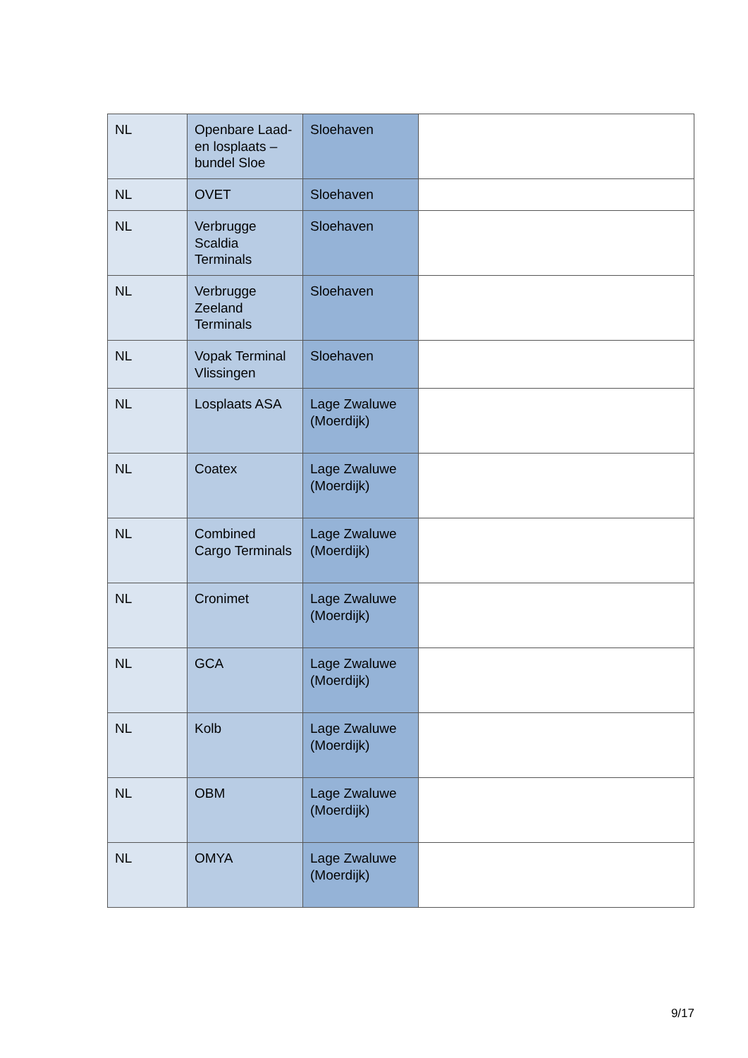| NL | Openbare Laad-en losplaats – bundel Sloe | Sloehaven | |
| NL | OVET | Sloehaven | |
| NL | Verbrugge Scaldia Terminals | Sloehaven | |
| NL | Verbrugge Zeeland Terminals | Sloehaven | |
| NL | Vopak Terminal Vlissingen | Sloehaven | |
| NL | Losplaats ASA | Lage Zwaluwe (Moerdijk) | |
| NL | Coatex | Lage Zwaluwe (Moerdijk) | |
| NL | Combined Cargo Terminals | Lage Zwaluwe (Moerdijk) | |
| NL | Cronimet | Lage Zwaluwe (Moerdijk) | |
| NL | GCA | Lage Zwaluwe (Moerdijk) | |
| NL | Kolb | Lage Zwaluwe (Moerdijk) | |
| NL | OBM | Lage Zwaluwe (Moerdijk) | |
| NL | OMYA | Lage Zwaluwe (Moerdijk) | |
9/17